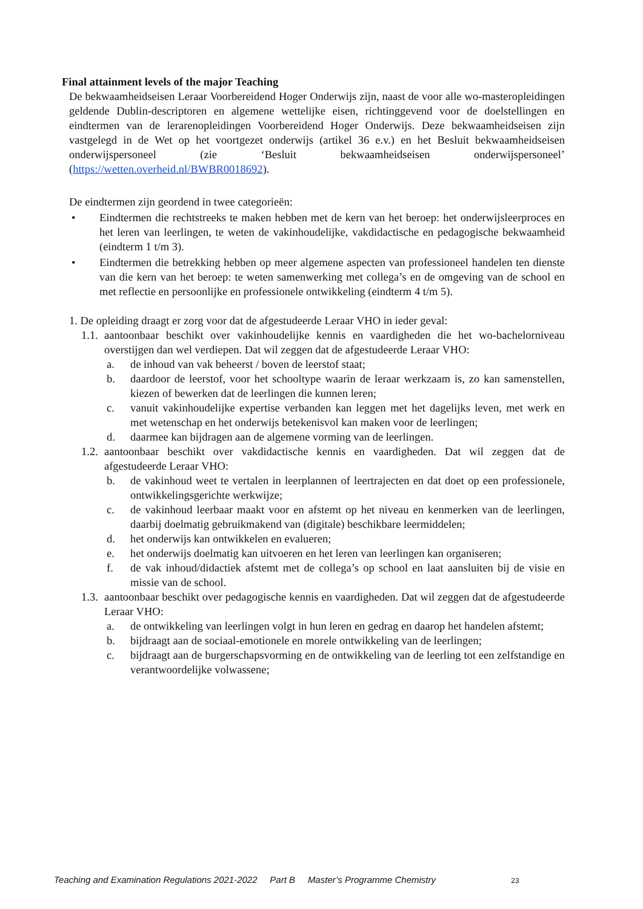Final attainment levels of the major Teaching
De bekwaamheidseisen Leraar Voorbereidend Hoger Onderwijs zijn, naast de voor alle wo-masteropleidingen geldende Dublin-descriptoren en algemene wettelijke eisen, richtinggevend voor de doelstellingen en eindtermen van de lerarenopleidingen Voorbereidend Hoger Onderwijs. Deze bekwaamheidseisen zijn vastgelegd in de Wet op het voortgezet onderwijs (artikel 36 e.v.) en het Besluit bekwaamheidseisen onderwijspersoneel (zie ‘Besluit bekwaamheidseisen onderwijspersoneel’ (https://wetten.overheid.nl/BWBR0018692).
De eindtermen zijn geordend in twee categorieën:
• Eindtermen die rechtstreeks te maken hebben met de kern van het beroep: het onderwijsleerproces en het leren van leerlingen, te weten de vakinhoudelijke, vakdidactische en pedagogische bekwaamheid (eindterm 1 t/m 3).
• Eindtermen die betrekking hebben op meer algemene aspecten van professioneel handelen ten dienste van die kern van het beroep: te weten samenwerking met collega’s en de omgeving van de school en met reflectie en persoonlijke en professionele ontwikkeling (eindterm 4 t/m 5).
1. De opleiding draagt er zorg voor dat de afgestudeerde Leraar VHO in ieder geval:
1.1. aantoonbaar beschikt over vakinhoudelijke kennis en vaardigheden die het wo-bachelorniveau overstijgen dan wel verdiepen. Dat wil zeggen dat de afgestudeerde Leraar VHO:
a. de inhoud van vak beheerst / boven de leerstof staat;
b. daardoor de leerstof, voor het schooltype waarin de leraar werkzaam is, zo kan samenstellen, kiezen of bewerken dat de leerlingen die kunnen leren;
c. vanuit vakinhoudelijke expertise verbanden kan leggen met het dagelijks leven, met werk en met wetenschap en het onderwijs betekenisvol kan maken voor de leerlingen;
d. daarmee kan bijdragen aan de algemene vorming van de leerlingen.
1.2. aantoonbaar beschikt over vakdidactische kennis en vaardigheden. Dat wil zeggen dat de afgestudeerde Leraar VHO:
b. de vakinhoud weet te vertalen in leerplannen of leertrajecten en dat doet op een professionele, ontwikkelingsgerichte werkwijze;
c. de vakinhoud leerbaar maakt voor en afstemt op het niveau en kenmerken van de leerlingen, daarbij doelmatig gebruikmakend van (digitale) beschikbare leermiddelen;
d. het onderwijs kan ontwikkelen en evalueren;
e. het onderwijs doelmatig kan uitvoeren en het leren van leerlingen kan organiseren;
f. de vak inhoud/didactiek afstemt met de collega’s op school en laat aansluiten bij de visie en missie van de school.
1.3. aantoonbaar beschikt over pedagogische kennis en vaardigheden. Dat wil zeggen dat de afgestudeerde Leraar VHO:
a. de ontwikkeling van leerlingen volgt in hun leren en gedrag en daarop het handelen afstemt;
b. bijdraagt aan de sociaal-emotionele en morele ontwikkeling van de leerlingen;
c. bijdraagt aan de burgerschapsvorming en de ontwikkeling van de leerling tot een zelfstandige en verantwoordelijke volwassene;
Teaching and Examination Regulations 2021-2022 Part B Master’s Programme Chemistry 23